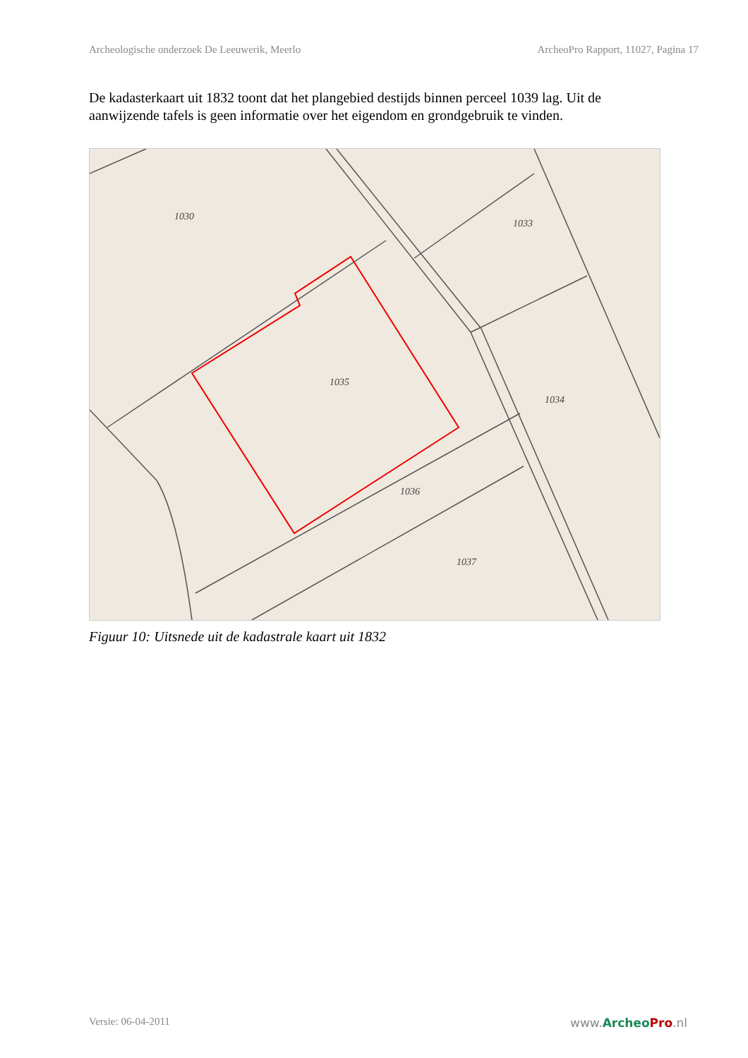Archeologische onderzoek De Leeuwerik, Meerlo ArcheoPro Rapport, 11027, Pagina 17
De kadasterkaart uit 1832 toont dat het plangebied destijds binnen perceel 1039 lag. Uit de aanwijzende tafels is geen informatie over het eigendom en grondgebruik te vinden.
1035
1036
1034
1037
1030
1033
Figuur 10: Uitsnede uit de kadastrale kaart uit 1832
Versie: 06-04-2011 www.Archeo Pro.nl